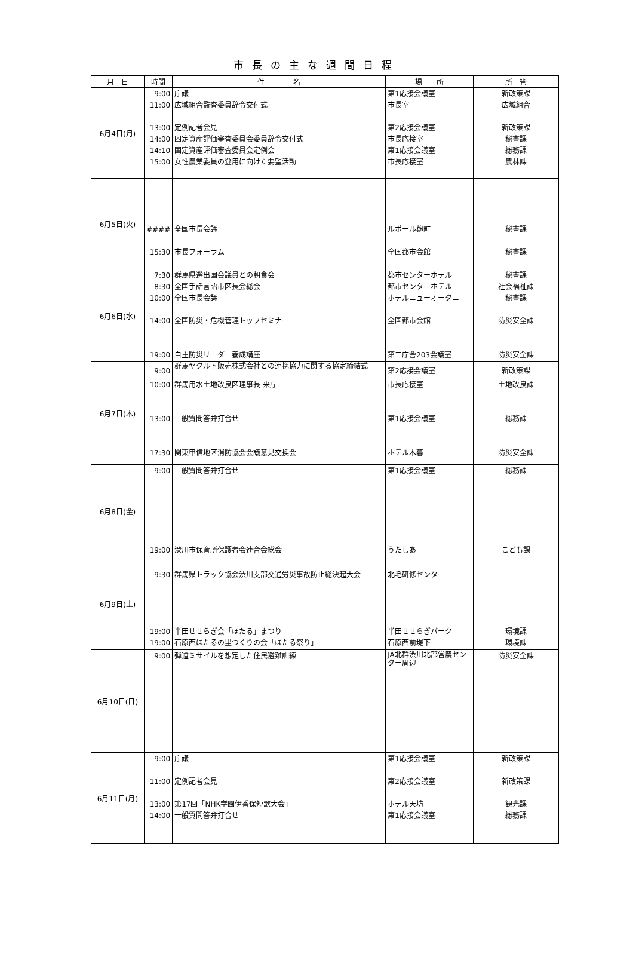市長の主な週間日程
| 月 日 | 時間 | 件 名 | 場 所 | 所 管 |
| --- | --- | --- | --- | --- |
| 6月4日(月) | 9:00 11:00 13:00 14:00 14:10 15:00 | 庁議 広域組合監査委員辞令交付式 定例記者会見 固定資産評価審査委員会委員辞令交付式 固定資産評価審査委員会定例会 女性農業委員の登用に向けた要望活動 | 第1応接会議室 市長室 第2応接会議室 市長応接室 第1応接会議室 市長応接室 | 新政策課 広域組合 新政策課 秘書課 総務課 農林課 |
| 6月5日(火) | #### 15:30 | 全国市長会議 市長フォーラム | ルポール麹町 全国都市会館 | 秘書課 秘書課 |
| 6月6日(水) | 7:30 8:30 10:00 14:00 19:00 | 群馬県選出国会議員との朝食会 全国手話言語市区長会総会 全国市長会議 全国防災・危機管理トップセミナー 自主防災リーダー養成講座 | 都市センターホテル 都市センターホテル ホテルニューオータニ 全国都市会館 第二庁舎203会議室 | 秘書課 社会福祉課 秘書課 防災安全課 防災安全課 |
| 6月7日(木) | 9:00 10:00 13:00 17:30 | 群馬ヤクルト販売株式会社との連携協力に関する協定締結式 群馬用水土地改良区理事長 来庁 一般質問答弁打合せ 関東甲信地区消防協会会議意見交換会 | 第2応接会議室 市長応接室 第1応接会議室 ホテル木暮 | 新政策課 土地改良課 総務課 防災安全課 |
| 6月8日(金) | 9:00 19:00 | 一般質問答弁打合せ 渋川市保育所保護者会連合会総会 | 第1応接会議室 うたしあ | 総務課 こども課 |
| 6月9日(土) | 9:30 19:00 19:00 | 群馬県トラック協会渋川支部交通労災事故防止総決起大会 半田せせらぎ会「ほたる」まつり 石原西ほたるの里つくりの会「ほたる祭り」 | 北毛研修センター 半田せせらぎパーク 石原西前堤下 | 環境課 環境課 |
| 6月10日(日) | 9:00 | 弾道ミサイルを想定した住民避難訓練 | JA北群渋川北部営農センター周辺 | 防災安全課 |
| 6月11日(月) | 9:00 11:00 13:00 14:00 | 庁議 定例記者会見 第17回「NHK学園伊香保短歌大会」 一般質問答弁打合せ | 第1応接会議室 第2応接会議室 ホテル天坊 第1応接会議室 | 新政策課 新政策課 観光課 総務課 |